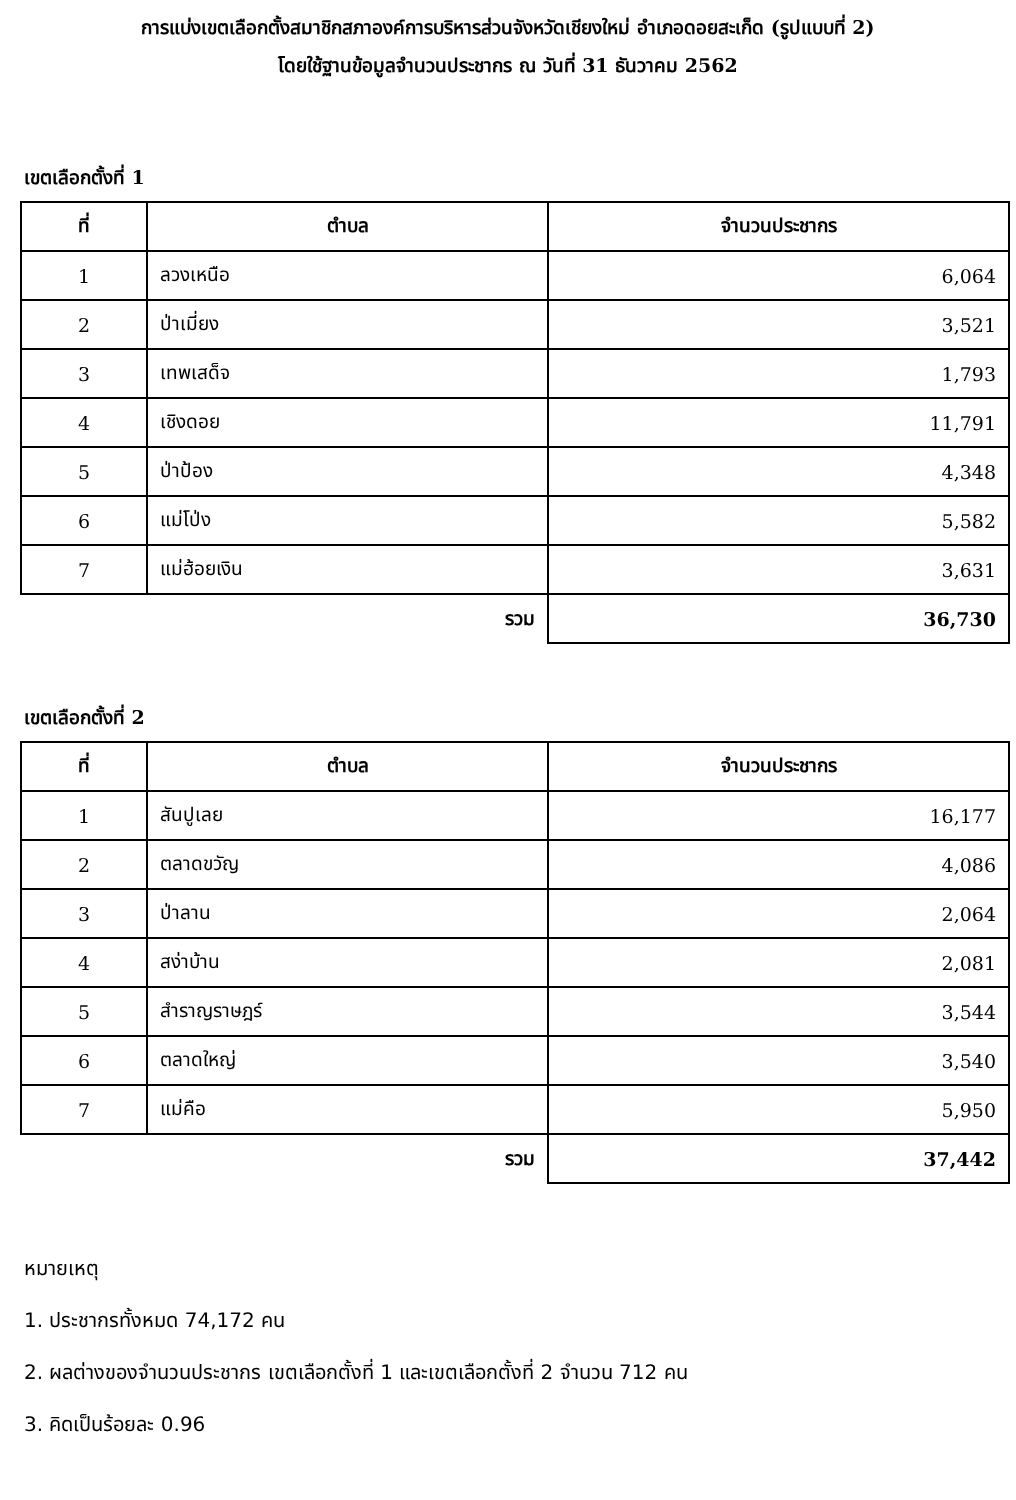การแบ่งเขตเลือกตั้งสมาชิกสภาองค์การบริหารส่วนจังหวัดเชียงใหม่ อำเภอดอยสะเก็ด (รูปแบบที่ 2)
โดยใช้ฐานข้อมูลจำนวนประชากร ณ วันที่ 31 ธันวาคม 2562
เขตเลือกตั้งที่ 1
| ที่ | ตำบล | จำนวนประชากร |
| --- | --- | --- |
| 1 | ลวงเหนือ | 6,064 |
| 2 | ป่าเมี่ยง | 3,521 |
| 3 | เทพเสด็จ | 1,793 |
| 4 | เชิงดอย | 11,791 |
| 5 | ป่าป้อง | 4,348 |
| 6 | แม่โป่ง | 5,582 |
| 7 | แม่ฮ้อยเงิน | 3,631 |
| รวม | | 36,730 |
เขตเลือกตั้งที่ 2
| ที่ | ตำบล | จำนวนประชากร |
| --- | --- | --- |
| 1 | สันปูเลย | 16,177 |
| 2 | ตลาดขวัญ | 4,086 |
| 3 | ป่าลาน | 2,064 |
| 4 | สง่าบ้าน | 2,081 |
| 5 | สำราญราษฎร์ | 3,544 |
| 6 | ตลาดใหญ่ | 3,540 |
| 7 | แม่คือ | 5,950 |
| รวม | | 37,442 |
หมายเหตุ
1. ประชากรทั้งหมด 74,172 คน
2. ผลต่างของจำนวนประชากร เขตเลือกตั้งที่ 1 และเขตเลือกตั้งที่ 2 จำนวน 712 คน
3. คิดเป็นร้อยละ 0.96